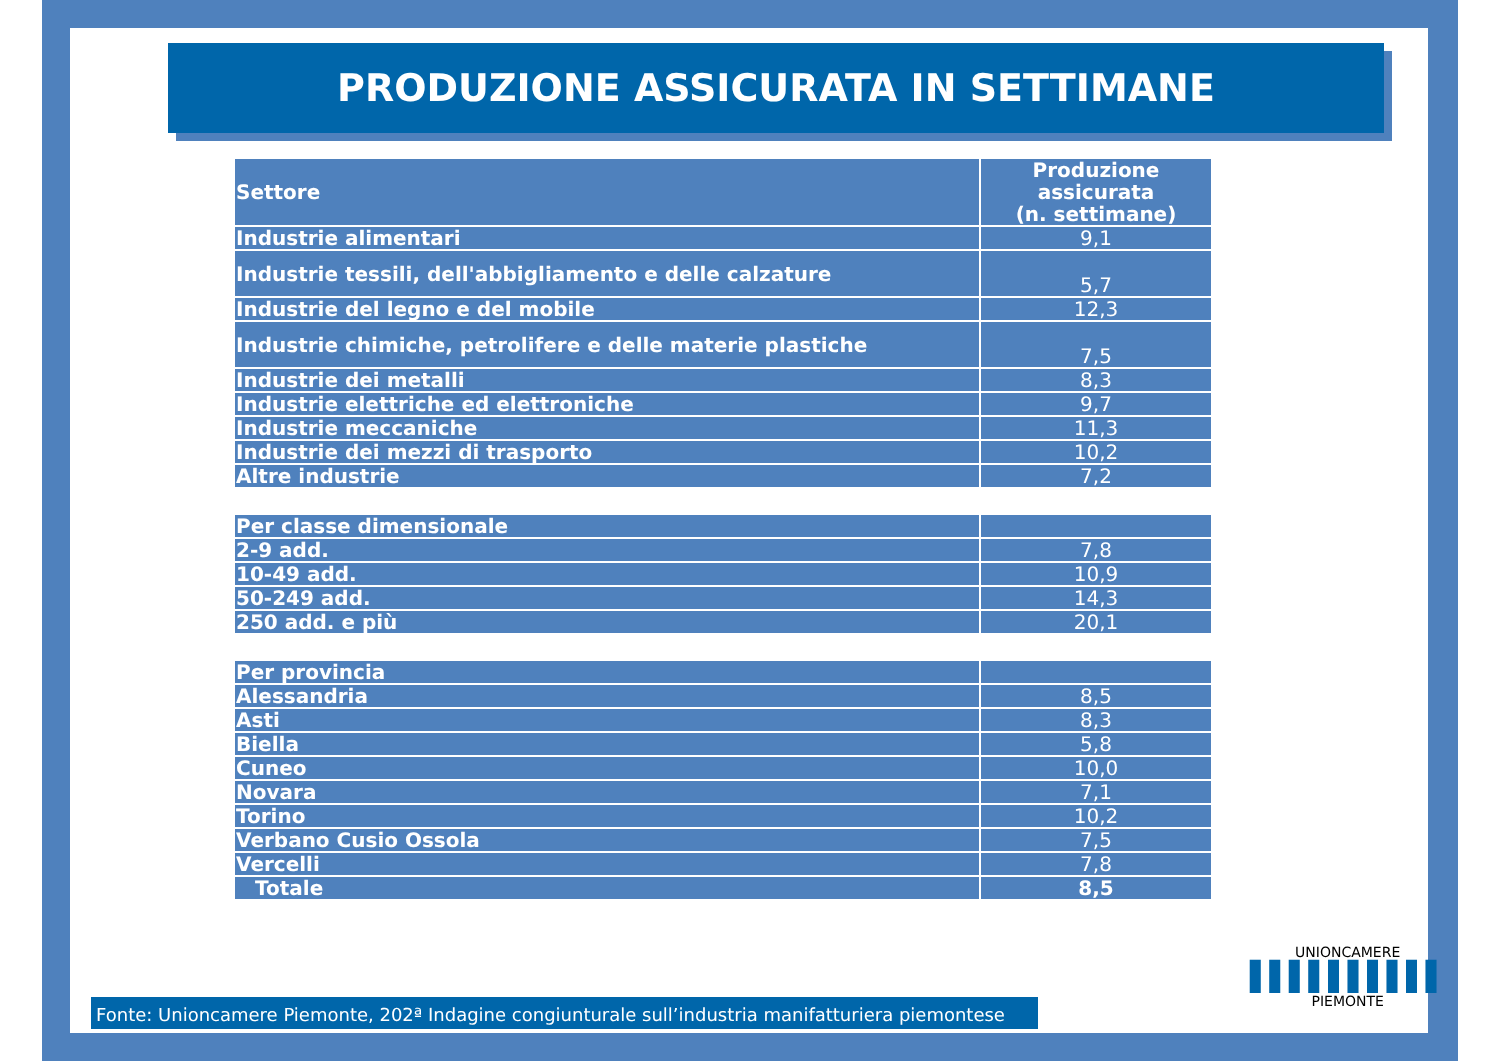PRODUZIONE ASSICURATA IN SETTIMANE
| Settore | Produzione assicurata (n. settimane) |
| --- | --- |
| Industrie alimentari | 9,1 |
| Industrie tessili, dell'abbigliamento e delle calzature | 5,7 |
| Industrie del legno e del mobile | 12,3 |
| Industrie chimiche, petrolifere e delle materie plastiche | 7,5 |
| Industrie dei metalli | 8,3 |
| Industrie elettriche ed elettroniche | 9,7 |
| Industrie meccaniche | 11,3 |
| Industrie dei mezzi di trasporto | 10,2 |
| Altre industrie | 7,2 |
| Per classe dimensionale | |
| 2-9 add. | 7,8 |
| 10-49 add. | 10,9 |
| 50-249 add. | 14,3 |
| 250 add. e più | 20,1 |
| Per provincia | |
| Alessandria | 8,5 |
| Asti | 8,3 |
| Biella | 5,8 |
| Cuneo | 10,0 |
| Novara | 7,1 |
| Torino | 10,2 |
| Verbano Cusio Ossola | 7,5 |
| Vercelli | 7,8 |
| Totale | 8,5 |
Fonte: Unioncamere Piemonte, 202ª Indagine congiunturale sull’industria manifatturiera piemontese
UNIONCAMERE
▌▌▌▌▌▌▌▌▌▌
PIEMONTE